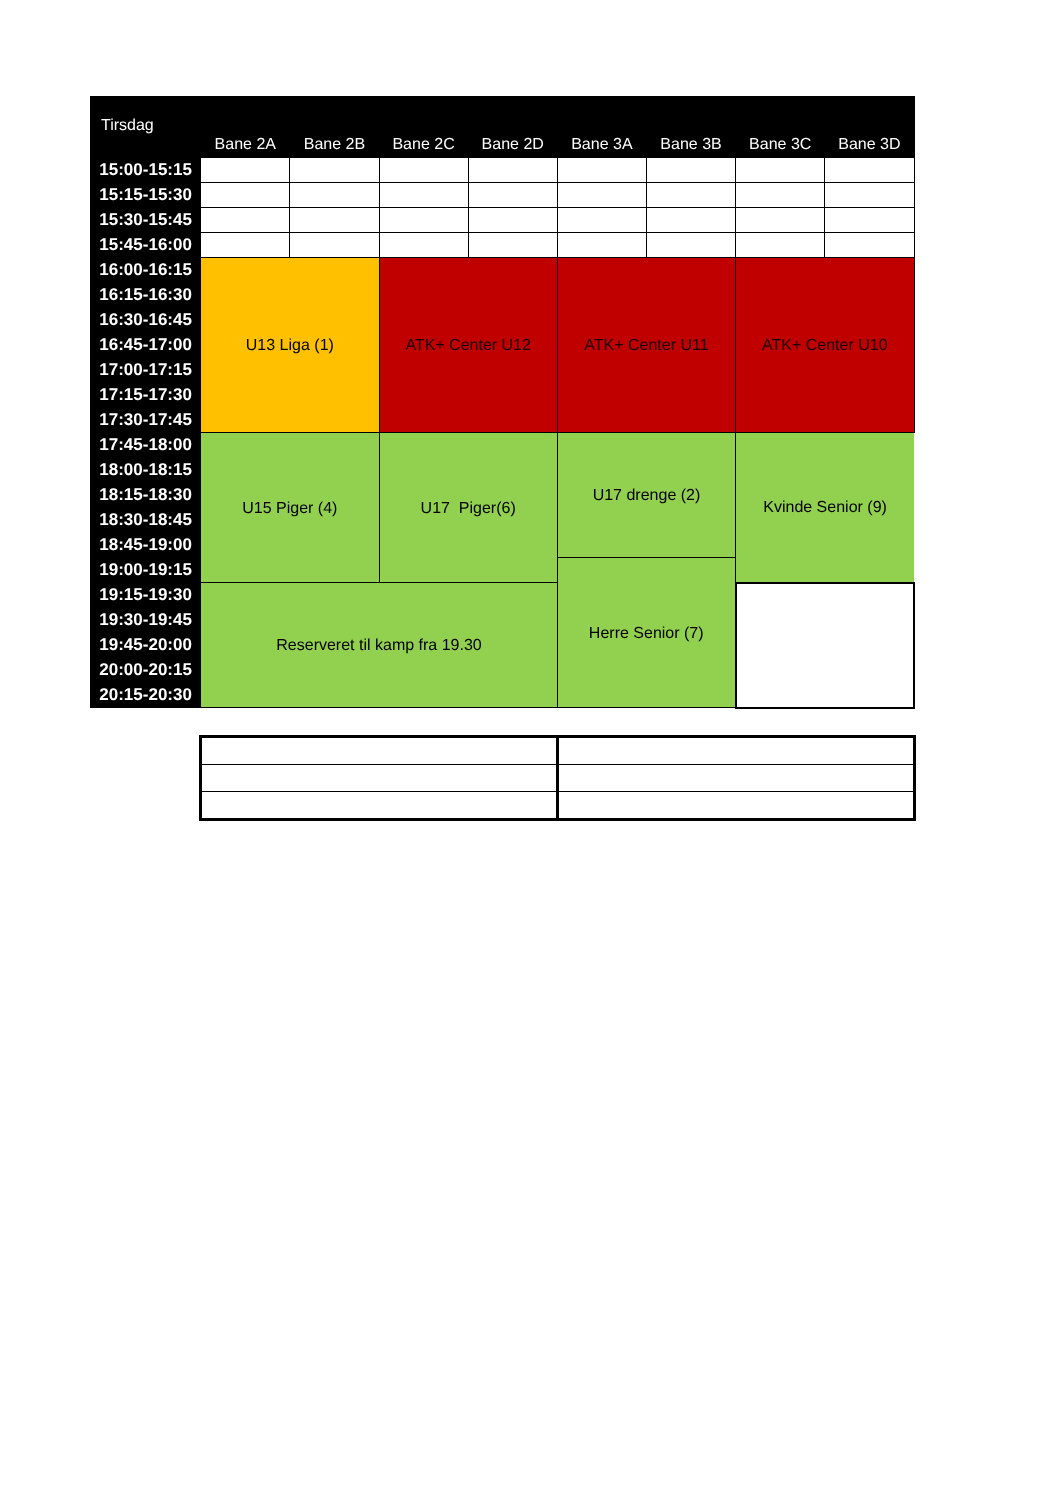| Tirsdag | Bane 2A | Bane 2B | Bane 2C | Bane 2D | Bane 3A | Bane 3B | Bane 3C | Bane 3D |
| --- | --- | --- | --- | --- | --- | --- | --- | --- |
| 15:00-15:15 | | | | | | | | |
| 15:15-15:30 | | | | | | | | |
| 15:30-15:45 | | | | | | | | |
| 15:45-16:00 | | | | | | | | |
| 16:00-16:15 | U13 Liga (1) | | ATK+ Center U12 | | ATK+ Center U11 | | ATK+ Center U10 | |
| 16:15-16:30 | | | | | | | | |
| 16:30-16:45 | | | | | | | | |
| 16:45-17:00 | | | | | | | | |
| 17:00-17:15 | | | | | | | | |
| 17:15-17:30 | | | | | | | | |
| 17:30-17:45 | | | | | | | | |
| 17:45-18:00 | U15 Piger (4) | | U17 Piger(6) | | U17 drenge (2) | | Kvinde Senior (9) | |
| 18:00-18:15 | | | | | | | | |
| 18:15-18:30 | | | | | | | | |
| 18:30-18:45 | | | | | | | | |
| 18:45-19:00 | | | | | | | | |
| 19:00-19:15 | | | | | Herre Senior (7) | | | |
| 19:15-19:30 | Reserveret til kamp fra 19.30 | | | | | | | |
| 19:30-19:45 | | | | | | | | |
| 19:45-20:00 | | | | | | | | |
| 20:00-20:15 | | | | | | | | |
| 20:15-20:30 | | | | | | | | |